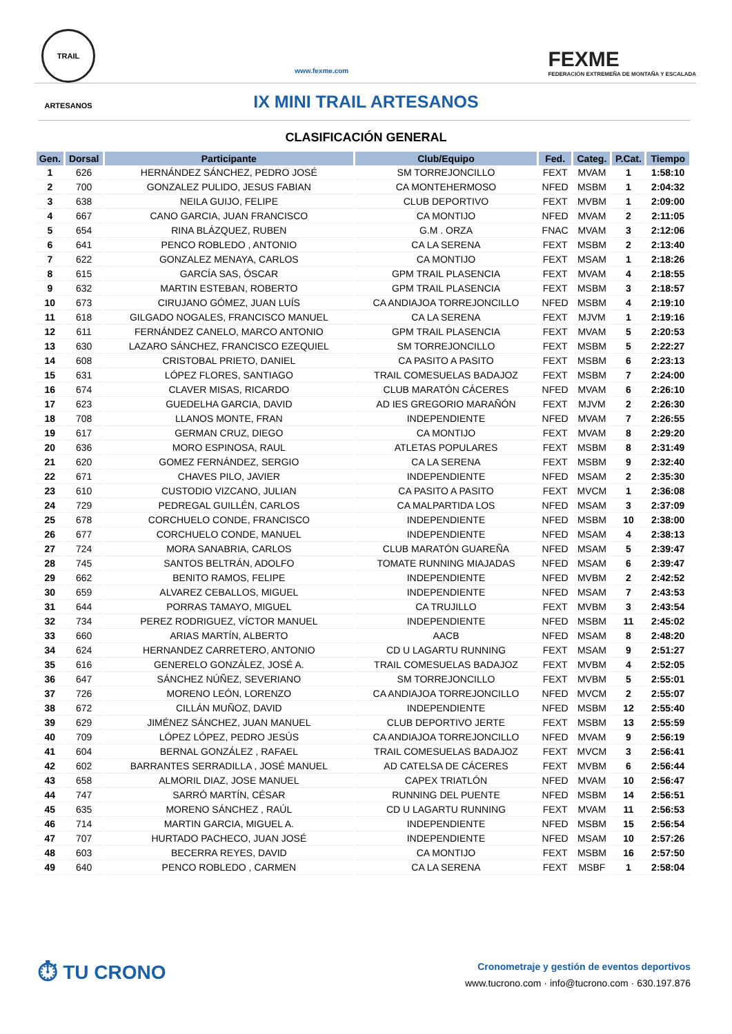TRAIL ARTESANOS
www.fexme.com
FEXME
FEDERACIÓN EXTREMEÑA DE MONTAÑA Y ESCALADA
IX MINI TRAIL ARTESANOS
CLASIFICACIÓN GENERAL
| Gen. | Dorsal | Participante | Club/Equipo | Fed. | Categ. | P.Cat. | Tiempo |
| --- | --- | --- | --- | --- | --- | --- | --- |
| 1 | 626 | HERNÁNDEZ SÁNCHEZ, PEDRO JOSÉ | SM TORREJONCILLO | FEXT | MVAM | 1 | 1:58:10 |
| 2 | 700 | GONZALEZ PULIDO, JESUS FABIAN | CA MONTEHERMOSO | NFED | MSBM | 1 | 2:04:32 |
| 3 | 638 | NEILA GUIJO, FELIPE | CLUB DEPORTIVO | FEXT | MVBM | 1 | 2:09:00 |
| 4 | 667 | CANO GARCIA, JUAN FRANCISCO | CA MONTIJO | NFED | MVAM | 2 | 2:11:05 |
| 5 | 654 | RINA BLÁZQUEZ, RUBEN | G.M . ORZA | FNAC | MVAM | 3 | 2:12:06 |
| 6 | 641 | PENCO ROBLEDO , ANTONIO | CA LA SERENA | FEXT | MSBM | 2 | 2:13:40 |
| 7 | 622 | GONZALEZ MENAYA, CARLOS | CA MONTIJO | FEXT | MSAM | 1 | 2:18:26 |
| 8 | 615 | GARCÍA SAS, ÓSCAR | GPM TRAIL PLASENCIA | FEXT | MVAM | 4 | 2:18:55 |
| 9 | 632 | MARTIN ESTEBAN, ROBERTO | GPM TRAIL PLASENCIA | FEXT | MSBM | 3 | 2:18:57 |
| 10 | 673 | CIRUJANO GÓMEZ, JUAN LUÍS | CA ANDIAJOA TORREJONCILLO | NFED | MSBM | 4 | 2:19:10 |
| 11 | 618 | GILGADO NOGALES, FRANCISCO MANUEL | CA LA SERENA | FEXT | MJVM | 1 | 2:19:16 |
| 12 | 611 | FERNÁNDEZ CANELO, MARCO ANTONIO | GPM TRAIL PLASENCIA | FEXT | MVAM | 5 | 2:20:53 |
| 13 | 630 | LAZARO SÁNCHEZ, FRANCISCO EZEQUIEL | SM TORREJONCILLO | FEXT | MSBM | 5 | 2:22:27 |
| 14 | 608 | CRISTOBAL PRIETO, DANIEL | CA PASITO A PASITO | FEXT | MSBM | 6 | 2:23:13 |
| 15 | 631 | LÓPEZ FLORES, SANTIAGO | TRAIL COMESUELAS BADAJOZ | FEXT | MSBM | 7 | 2:24:00 |
| 16 | 674 | CLAVER MISAS, RICARDO | CLUB MARATÓN CÁCERES | NFED | MVAM | 6 | 2:26:10 |
| 17 | 623 | GUEDELHA GARCIA, DAVID | AD IES GREGORIO MARAÑÓN | FEXT | MJVM | 2 | 2:26:30 |
| 18 | 708 | LLANOS MONTE, FRAN | INDEPENDIENTE | NFED | MVAM | 7 | 2:26:55 |
| 19 | 617 | GERMAN CRUZ, DIEGO | CA MONTIJO | FEXT | MVAM | 8 | 2:29:20 |
| 20 | 636 | MORO ESPINOSA, RAUL | ATLETAS POPULARES | FEXT | MSBM | 8 | 2:31:49 |
| 21 | 620 | GOMEZ FERNÁNDEZ, SERGIO | CA LA SERENA | FEXT | MSBM | 9 | 2:32:40 |
| 22 | 671 | CHAVES PILO, JAVIER | INDEPENDIENTE | NFED | MSAM | 2 | 2:35:30 |
| 23 | 610 | CUSTODIO VIZCANO, JULIAN | CA PASITO A PASITO | FEXT | MVCM | 1 | 2:36:08 |
| 24 | 729 | PEDREGAL GUILLÉN, CARLOS | CA MALPARTIDA LOS | NFED | MSAM | 3 | 2:37:09 |
| 25 | 678 | CORCHUELO CONDE, FRANCISCO | INDEPENDIENTE | NFED | MSBM | 10 | 2:38:00 |
| 26 | 677 | CORCHUELO CONDE, MANUEL | INDEPENDIENTE | NFED | MSAM | 4 | 2:38:13 |
| 27 | 724 | MORA SANABRIA, CARLOS | CLUB MARATÓN GUAREÑA | NFED | MSAM | 5 | 2:39:47 |
| 28 | 745 | SANTOS BELTRÁN, ADOLFO | TOMATE RUNNING MIAJADAS | NFED | MSAM | 6 | 2:39:47 |
| 29 | 662 | BENITO RAMOS, FELIPE | INDEPENDIENTE | NFED | MVBM | 2 | 2:42:52 |
| 30 | 659 | ALVAREZ CEBALLOS, MIGUEL | INDEPENDIENTE | NFED | MSAM | 7 | 2:43:53 |
| 31 | 644 | PORRAS TAMAYO, MIGUEL | CA TRUJILLO | FEXT | MVBM | 3 | 2:43:54 |
| 32 | 734 | PEREZ RODRIGUEZ, VÍCTOR MANUEL | INDEPENDIENTE | NFED | MSBM | 11 | 2:45:02 |
| 33 | 660 | ARIAS MARTÍN, ALBERTO | AACB | NFED | MSAM | 8 | 2:48:20 |
| 34 | 624 | HERNANDEZ CARRETERO, ANTONIO | CD U LAGARTU RUNNING | FEXT | MSAM | 9 | 2:51:27 |
| 35 | 616 | GENERELO GONZÁLEZ, JOSÉ A. | TRAIL COMESUELAS BADAJOZ | FEXT | MVBM | 4 | 2:52:05 |
| 36 | 647 | SÁNCHEZ NÚÑEZ, SEVERIANO | SM TORREJONCILLO | FEXT | MVBM | 5 | 2:55:01 |
| 37 | 726 | MORENO LEÓN, LORENZO | CA ANDIAJOA TORREJONCILLO | NFED | MVCM | 2 | 2:55:07 |
| 38 | 672 | CILLÁN MUÑOZ, DAVID | INDEPENDIENTE | NFED | MSBM | 12 | 2:55:40 |
| 39 | 629 | JIMÉNEZ SÁNCHEZ, JUAN MANUEL | CLUB DEPORTIVO JERTE | FEXT | MSBM | 13 | 2:55:59 |
| 40 | 709 | LÓPEZ LÓPEZ, PEDRO JESÚS | CA ANDIAJOA TORREJONCILLO | NFED | MVAM | 9 | 2:56:19 |
| 41 | 604 | BERNAL GONZÁLEZ , RAFAEL | TRAIL COMESUELAS BADAJOZ | FEXT | MVCM | 3 | 2:56:41 |
| 42 | 602 | BARRANTES SERRADILLA , JOSÉ MANUEL | AD CATELSA DE CÁCERES | FEXT | MVBM | 6 | 2:56:44 |
| 43 | 658 | ALMORIL DIAZ, JOSE MANUEL | CAPEX TRIATLÓN | NFED | MVAM | 10 | 2:56:47 |
| 44 | 747 | SARRÓ MARTÍN, CÉSAR | RUNNING DEL PUENTE | NFED | MSBM | 14 | 2:56:51 |
| 45 | 635 | MORENO SÁNCHEZ , RAÚL | CD U LAGARTU RUNNING | FEXT | MVAM | 11 | 2:56:53 |
| 46 | 714 | MARTIN GARCIA, MIGUEL A. | INDEPENDIENTE | NFED | MSBM | 15 | 2:56:54 |
| 47 | 707 | HURTADO PACHECO, JUAN JOSÉ | INDEPENDIENTE | NFED | MSAM | 10 | 2:57:26 |
| 48 | 603 | BECERRA REYES, DAVID | CA MONTIJO | FEXT | MSBM | 16 | 2:57:50 |
| 49 | 640 | PENCO ROBLEDO , CARMEN | CA LA SERENA | FEXT | MSBF | 1 | 2:58:04 |
⏱ TU CRONO
Cronometraje y gestión de eventos deportivos
www.tucrono.com · info@tucrono.com · 630.197.876